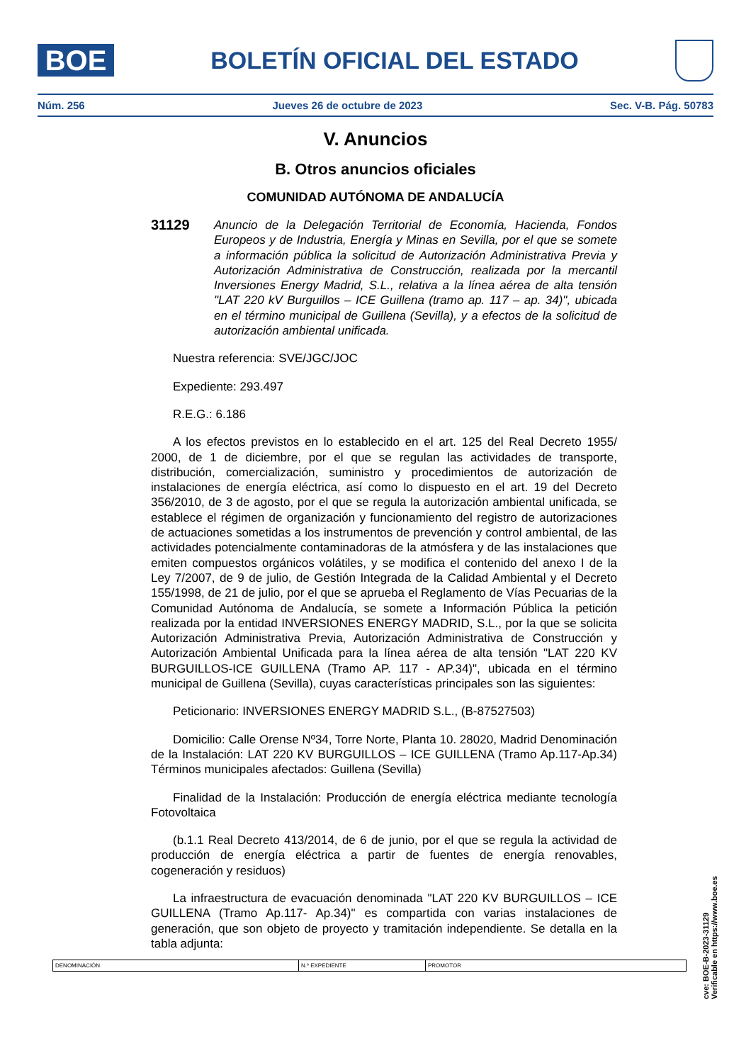BOE
BOLETÍN OFICIAL DEL ESTADO
Núm. 256 Jueves 26 de octubre de 2023 Sec. V-B. Pág. 50783
V. Anuncios
B. Otros anuncios oficiales
COMUNIDAD AUTÓNOMA DE ANDALUCÍA
31129
Anuncio de la Delegación Territorial de Economía, Hacienda, Fondos Europeos y de Industria, Energía y Minas en Sevilla, por el que se somete a información pública la solicitud de Autorización Administrativa Previa y Autorización Administrativa de Construcción, realizada por la mercantil Inversiones Energy Madrid, S.L., relativa a la línea aérea de alta tensión "LAT 220 kV Burguillos – ICE Guillena (tramo ap. 117 – ap. 34)", ubicada en el término municipal de Guillena (Sevilla), y a efectos de la solicitud de autorización ambiental unificada.
Nuestra referencia: SVE/JGC/JOC
Expediente: 293.497
R.E.G.: 6.186
A los efectos previstos en lo establecido en el art. 125 del Real Decreto 1955/ 2000, de 1 de diciembre, por el que se regulan las actividades de transporte, distribución, comercialización, suministro y procedimientos de autorización de instalaciones de energía eléctrica, así como lo dispuesto en el art. 19 del Decreto 356/2010, de 3 de agosto, por el que se regula la autorización ambiental unificada, se establece el régimen de organización y funcionamiento del registro de autorizaciones de actuaciones sometidas a los instrumentos de prevención y control ambiental, de las actividades potencialmente contaminadoras de la atmósfera y de las instalaciones que emiten compuestos orgánicos volátiles, y se modifica el contenido del anexo I de la Ley 7/2007, de 9 de julio, de Gestión Integrada de la Calidad Ambiental y el Decreto 155/1998, de 21 de julio, por el que se aprueba el Reglamento de Vías Pecuarias de la Comunidad Autónoma de Andalucía, se somete a Información Pública la petición realizada por la entidad INVERSIONES ENERGY MADRID, S.L., por la que se solicita Autorización Administrativa Previa, Autorización Administrativa de Construcción y Autorización Ambiental Unificada para la línea aérea de alta tensión "LAT 220 KV BURGUILLOS-ICE GUILLENA (Tramo AP. 117 - AP.34)", ubicada en el término municipal de Guillena (Sevilla), cuyas características principales son las siguientes:
Peticionario: INVERSIONES ENERGY MADRID S.L., (B-87527503)
Domicilio: Calle Orense Nº34, Torre Norte, Planta 10. 28020, Madrid Denominación de la Instalación: LAT 220 KV BURGUILLOS – ICE GUILLENA (Tramo Ap.117-Ap.34) Términos municipales afectados: Guillena (Sevilla)
Finalidad de la Instalación: Producción de energía eléctrica mediante tecnología Fotovoltaica
(b.1.1 Real Decreto 413/2014, de 6 de junio, por el que se regula la actividad de producción de energía eléctrica a partir de fuentes de energía renovables, cogeneración y residuos)
La infraestructura de evacuación denominada "LAT 220 KV BURGUILLOS – ICE GUILLENA (Tramo Ap.117- Ap.34)" es compartida con varias instalaciones de generación, que son objeto de proyecto y tramitación independiente. Se detalla en la tabla adjunta:
| DENOMINACIÓN | N.º EXPEDIENTE | PROMOTOR |
| --- | --- | --- |
cve: BOE-B-2023-31129
Verificable en https://www.boe.es